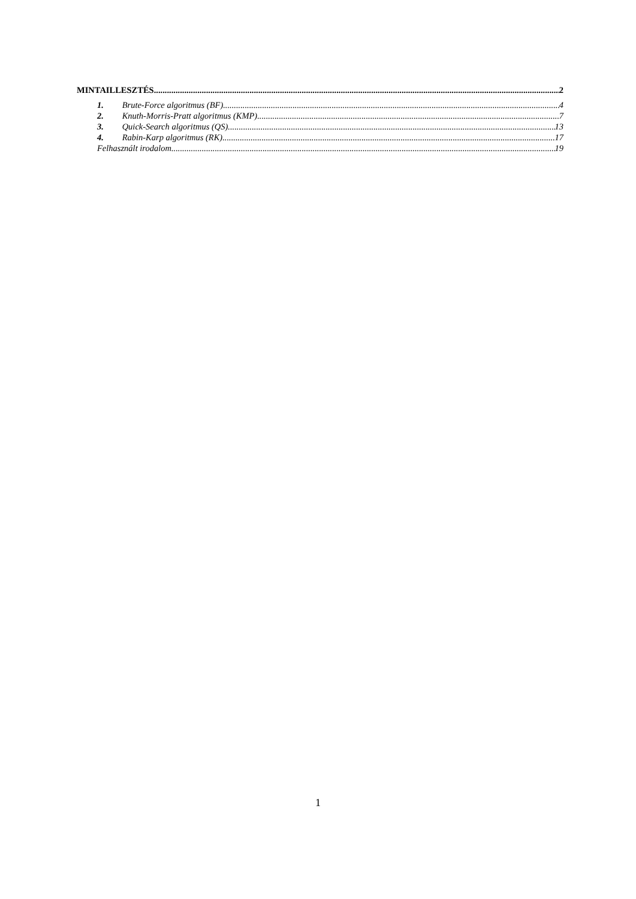MINTAILLESZTÉS 2
1. Brute-Force algoritmus (BF) 4
2. Knuth-Morris-Pratt algoritmus (KMP) 7
3. Quick-Search algoritmus (QS) 13
4. Rabin-Karp algoritmus (RK) 17
Felhasznált irodalom 19
1